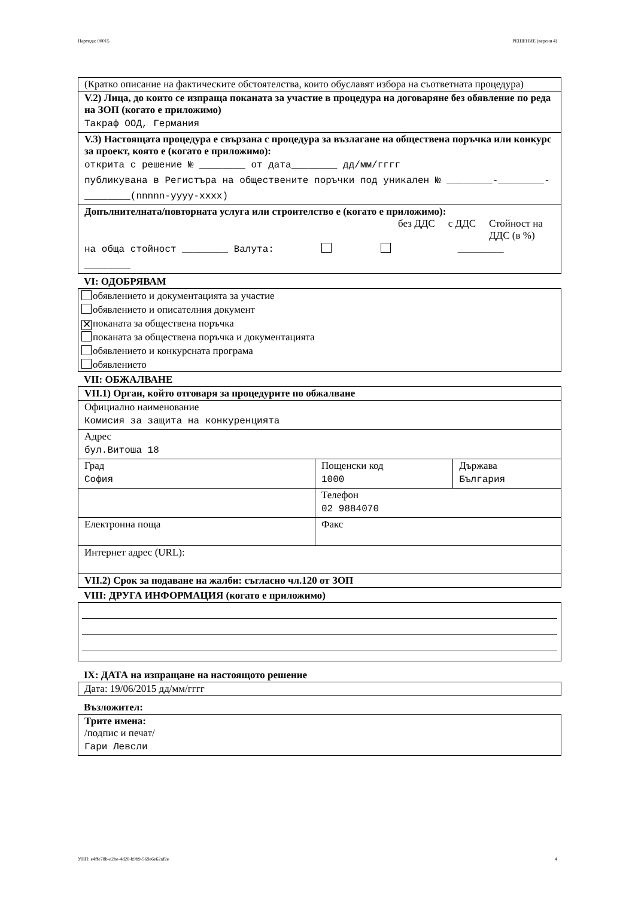Партида: 00015 РЕШЕНИЕ (версия 4)
(Кратко описание на фактическите обстоятелства, които обуславят избора на съответната процедура)
V.2) Лица, до които се изпраща поканата за участие в процедура на договаряне без обявление по реда на ЗОП (когато е приложимо)
Такраф ООД, Германия
V.3) Настоящата процедура е свързана с процедура за възлагане на обществена поръчка или конкурс за проект, която е (когато е приложимо):
открита с решение № ________ от дата________ дд/мм/гггг
публикувана в Регистъра на обществените поръчки под уникален № ________-________-________(nnnnn-yyyy-xxxx)
Допълнителната/повторната услуга или строителство е (когато е приложимо):
без ДДС с ДДС Стойност на ДДС (в %)
на обща стойност ________ Валута: ________
________
VI: ОДОБРЯВАМ
обявлението и документацията за участие
обявлението и описателния документ
✕ поканата за обществена поръчка
поканата за обществена поръчка и документацията
обявлението и конкурсната програма
обявлението
VII: ОБЖАЛВАНЕ
| VII.1) Орган, който отговаря за процедурите по обжалване | | |
| Официално наименование Комисия за защита на конкуренцията | | |
| Адрес бул.Витоша 18 | | |
| Град София | Пощенски код 1000 | Държава България |
| | Телефон 02 9884070 | |
| Електронна поща | Факс | |
| Интернет адрес (URL): | | |
| VII.2) Срок за подаване на жалби: съгласно чл.120 от ЗОП | | |
VIII: ДРУГА ИНФОРМАЦИЯ (когато е приложимо)
IX: ДАТА на изпращане на настоящото решение
Дата: 19/06/2015 дд/мм/гггг
Възложител:
Трите имена:
/подпис и печат/
Гари Левсли
УНП: e4ffe78b-e2be-4d28-b9b9-569e6e62af2e 4